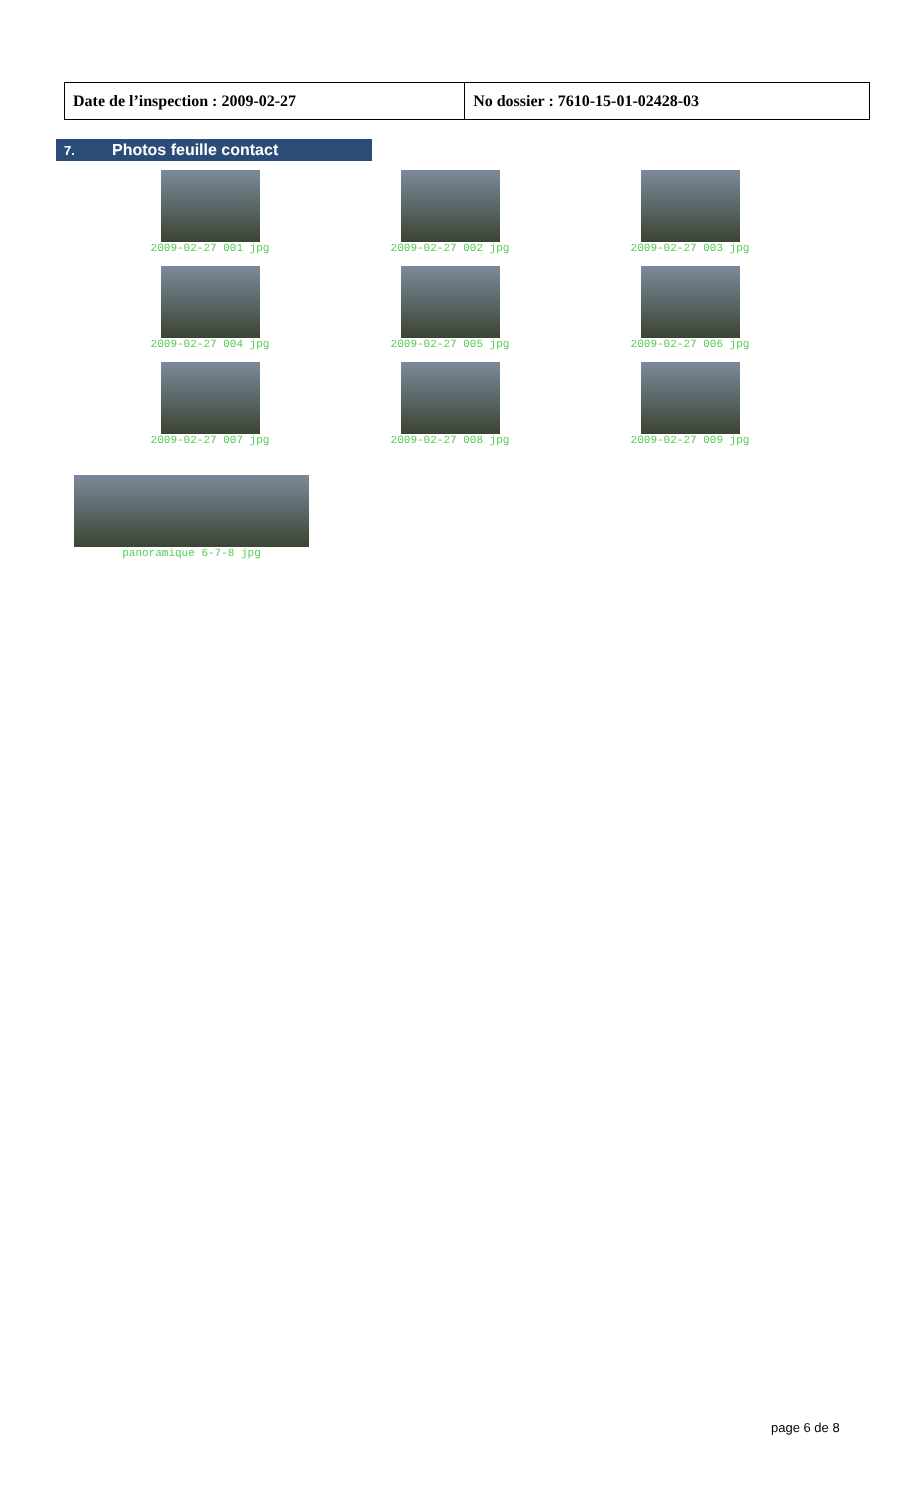| Date de l’inspection : 2009-02-27 | No dossier : 7610-15-01-02428-03 |
7. Photos feuille contact
2009-02-27 001 jpg
2009-02-27 002 jpg
2009-02-27 003 jpg
2009-02-27 004 jpg
2009-02-27 005 jpg
2009-02-27 006 jpg
2009-02-27 007 jpg
2009-02-27 008 jpg
2009-02-27 009 jpg
panoramique 6-7-8 jpg
page 6 de 8